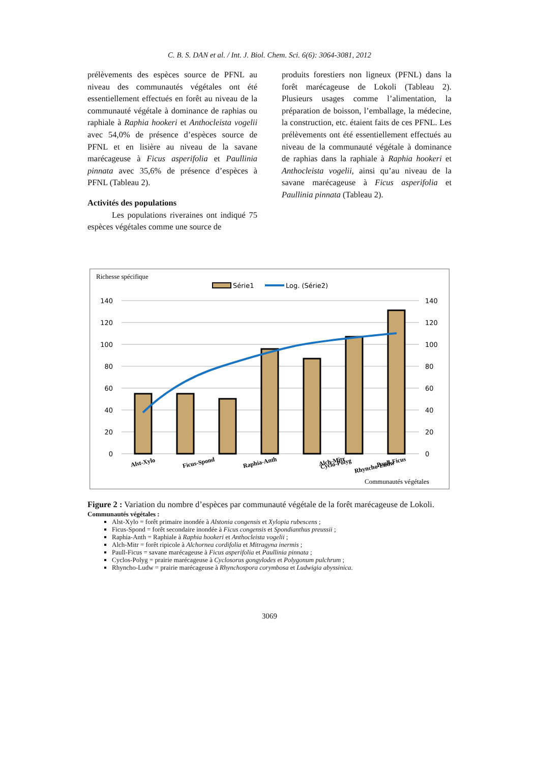C. B. S. DAN et al. / Int. J. Biol. Chem. Sci. 6(6): 3064-3081, 2012
prélèvements des espèces source de PFNL au niveau des communautés végétales ont été essentiellement effectués en forêt au niveau de la communauté végétale à dominance de raphias ou raphiale à Raphia hookeri et Anthocleista vogelii avec 54,0% de présence d’espèces source de PFNL et en lisière au niveau de la savane marécageuse à Ficus asperifolia et Paullinia pinnata avec 35,6% de présence d’espèces à PFNL (Tableau 2).
Activités des populations
Les populations riveraines ont indiqué 75 espèces végétales comme une source de
produits forestiers non ligneux (PFNL) dans la forêt marécageuse de Lokoli (Tableau 2). Plusieurs usages comme l’alimentation, la préparation de boisson, l’emballage, la médecine, la construction, etc. étaient faits de ces PFNL. Les prélèvements ont été essentiellement effectués au niveau de la communauté végétale à dominance de raphias dans la raphiale à Raphia hookeri et Anthocleista vogelii, ainsi qu’au niveau de la savane marécageuse à Ficus asperifolia et Paullinia pinnata (Tableau 2).
Richesse spécifique
Série1
Log. (Série2)
140
120
100
80
60
40
20
0
140
120
100
80
60
40
20
0
Alst-Xylo
Ficus-Spond
Raphia-Anth
Alch-Mitr
Paull-Ficus
Cyclo-Polyg
Rhyncho-Ludw
Communautés végétales
Figure 2 : Variation du nombre d’espèces par communauté végétale de la forêt marécageuse de Lokoli.
Communautés végétales :
Alst-Xylo = forêt primaire inondée à Alstonia congensis et Xylopia rubescens ;
Ficus-Spond = forêt secondaire inondée à Ficus congensis et Spondianthus preussii ;
Raphia-Anth = Raphiale à Raphia hookeri et Anthocleista vogelii ;
Alch-Mitr = forêt ripicole à Alchornea cordifolia et Mitragyna inermis ;
Paull-Ficus = savane marécageuse à Ficus asperifolia et Paullinia pinnata ;
Cyclos-Polyg = prairie marécageuse à Cyclosorus gongylodes et Polygonum pulchrum ;
Rhyncho-Ludw = prairie marécageuse à Rhynchospora corymbosa et Ludwigia abyssinica.
3069